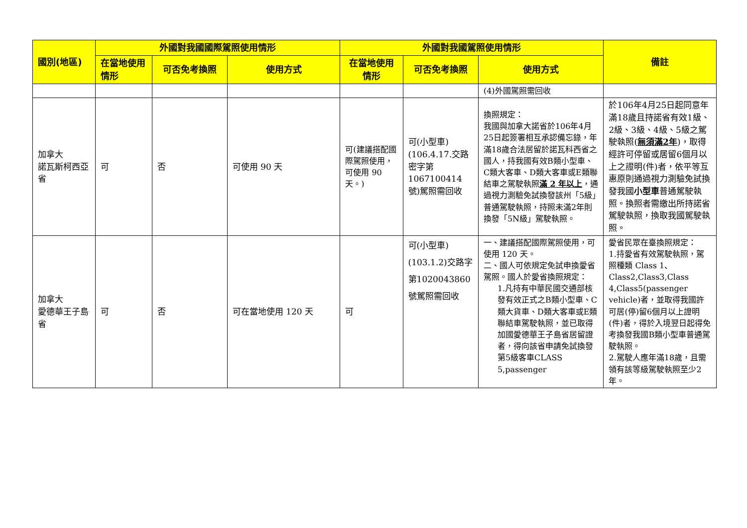| 國別(地區) | 外國對我國國際駕照使用情形 | | | 外國對我國駕照使用情形 | | | 備註 |
| --- | --- | --- | --- | --- | --- | --- | --- |
| | 在當地使用情形 | 可否免考換照 | 使用方式 | 在當地使用情形 | 可否免考換照 | 使用方式 | |
| | | | | | | (4)外國駕照需回收 | |
| 加拿大 諾瓦斯柯西亞省 | 可 | 否 | 可使用 90 天 | 可(建議搭配國際駕照使用，可使用 90 天。) | 可(小型車)(106.4.17.交路密字第1067100414號)駕照需回收 | 換照規定： 我國與加拿大諾省於106年4月25日起簽署相互承認備忘錄，年滿18歲合法居留於諾瓦科西省之國人，持我國有效B類小型車、C類大客車、D類大客車或E類聯結車之駕駛執照 滿 2 年以上 ，通過視力測驗免試換發該州「5級」普通駕駛執照，持照未滿2年則換發「5N級」駕駛執照。 | 於106年4月25日起同意年滿18歲且持諾省有效1級、2級、3級、4級、5級之駕駛執照( 無須滿2年 )，取得經許可停留或居留6個月以上之證明(件)者，依平等互惠原則通過視力測驗免試換發我國 小型車 普通駕駛執照。換照者需繳出所持諾省駕駛執照，換取我國駕駛執照。 |
| 加拿大 愛德華王子島省 | 可 | 否 | 可在當地使用 120 天 | 可 | 可(小型車)(103.1.2)交路字第1020043860號駕照需回收 | 一、建議搭配國際駕照使用，可使用 120 天。 二、國人可依規定免試申換愛省駕照。國人於愛省換照規定： 1.凡持有中華民國交通部核發有效正式之B類小型車、C類大貨車、D類大客車或E類聯結車駕駛執照，並已取得加國愛德華王子島省居留證者，得向該省申請免試換發第5級客車CLASS 5,passenger | 愛省民眾在臺換照規定： 1.持愛省有效駕駛執照，駕照種類 Class 1、Class2,Class3,Class 4,Class5(passenger vehicle)者，並取得我國許可居(停)留6個月以上證明(件)者，得於入境翌日起得免考換發我國B類小型車普通駕駛執照。 2.駕駛人應年滿18歲，且需領有該等級駕駛執照至少2年。 |